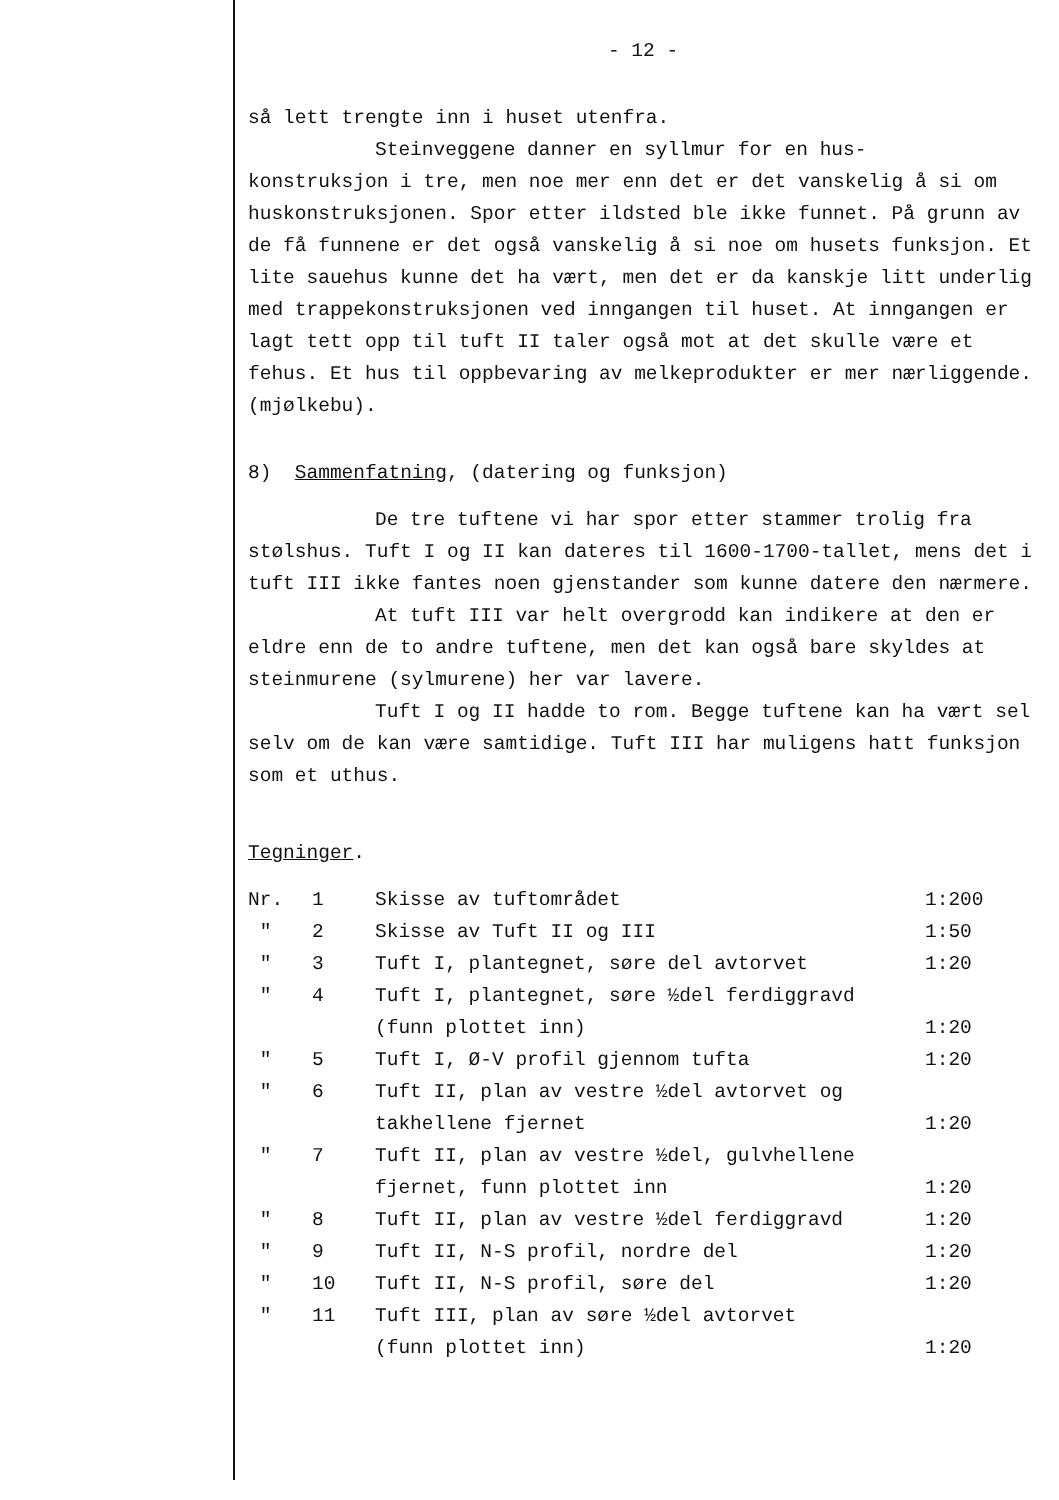- 12 -
så lett trengte inn i huset utenfra.
Steinveggene danner en syllmur for en hus-
konstruksjon i tre, men noe mer enn det er det vanskelig å si om huskonstruksjonen. Spor etter ildsted ble ikke funnet. På grunn av de få funnene er det også vanskelig å si noe om husets funksjon. Et lite sauehus kunne det ha vært, men det er da kanskje litt underlig med trappekonstruksjonen ved inngangen til huset. At inngangen er lagt tett opp til tuft II taler også mot at det skulle være et fehus. Et hus til oppbevaring av melkeprodukter er mer nærliggende. (mjølkebu).
8) Sammenfatning, (datering og funksjon)
De tre tuftene vi har spor etter stammer trolig fra stølshus. Tuft I og II kan dateres til 1600-1700-tallet, mens det i tuft III ikke fantes noen gjenstander som kunne datere den nærmere.
At tuft III var helt overgrodd kan indikere at den er eldre enn de to andre tuftene, men det kan også bare skyldes at steinmurene (sylmurene) her var lavere.
Tuft I og II hadde to rom. Begge tuftene kan ha vært sel selv om de kan være samtidige. Tuft III har muligens hatt funksjon som et uthus.
Tegninger.
| Nr. | 1 | Skisse av tuftområdet | 1:200 |
| " | 2 | Skisse av Tuft II og III | 1:50 |
| " | 3 | Tuft I, plantegnet, søre del avtorvet | 1:20 |
| " | 4 | Tuft I, plantegnet, søre ½del ferdiggravd (funn plottet inn) | 1:20 |
| " | 5 | Tuft I, Ø-V profil gjennom tufta | 1:20 |
| " | 6 | Tuft II, plan av vestre ½del avtorvet og takhellene fjernet | 1:20 |
| " | 7 | Tuft II, plan av vestre ½del, gulvhellene fjernet, funn plottet inn | 1:20 |
| " | 8 | Tuft II, plan av vestre ½del ferdiggravd | 1:20 |
| " | 9 | Tuft II, N-S profil, nordre del | 1:20 |
| " | 10 | Tuft II, N-S profil, søre del | 1:20 |
| " | 11 | Tuft III, plan av søre ½del avtorvet (funn plottet inn) | 1:20 |